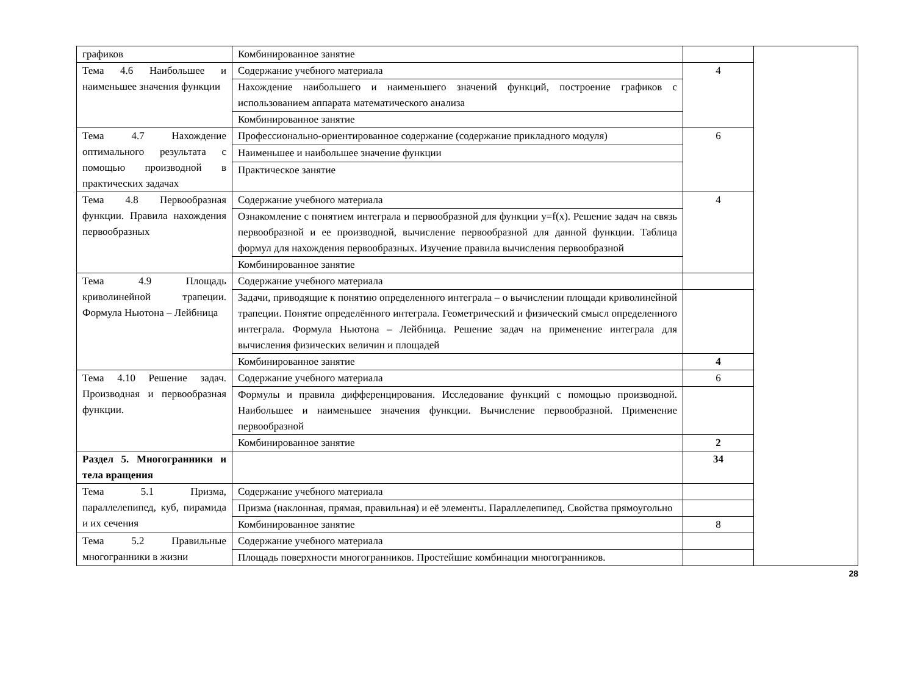| графиков | Комбинированное занятие | | |
| Тема 4.6 Наибольшее и наименьшее значения функции | Содержание учебного материала | 4 | |
| | Нахождение наибольшего и наименьшего значений функций, построение графиков с использованием аппарата математического анализа | | |
| | Комбинированное занятие | | |
| Тема 4.7 Нахождение оптимального результата с помощью производной в практических задачах | Профессионально-ориентированное содержание (содержание прикладного модуля) | 6 | |
| | Наименьшее и наибольшее значение функции | | |
| | Практическое занятие | | |
| Тема 4.8 Первообразная функции. Правила нахождения первообразных | Содержание учебного материала | 4 | |
| | Ознакомление с понятием интеграла и первообразной для функции y=f(x). Решение задач на связь первообразной и ее производной, вычисление первообразной для данной функции. Таблица формул для нахождения первообразных. Изучение правила вычисления первообразной | | |
| | Комбинированное занятие | | |
| Тема 4.9 Площадь криволинейной трапеции. Формула Ньютона – Лейбница | Содержание учебного материала | | |
| | Задачи, приводящие к понятию определенного интеграла – о вычислении площади криволинейной трапеции. Понятие определённого интеграла. Геометрический и физический смысл определенного интеграла. Формула Ньютона – Лейбница. Решение задач на применение интеграла для вычисления физических величин и площадей | | |
| | Комбинированное занятие | 4 | |
| Тема 4.10 Решение задач. Производная и первообразная функции. | Содержание учебного материала | 6 | |
| | Формулы и правила дифференцирования. Исследование функций с помощью производной. Наибольшее и наименьшее значения функции. Вычисление первообразной. Применение первообразной | | |
| | Комбинированное занятие | 2 | |
| Раздел 5. Многогранники и тела вращения | | 34 | |
| Тема 5.1 Призма, параллелепипед, куб, пирамида и их сечения | Содержание учебного материала | | |
| | Призма (наклонная, прямая, правильная) и её элементы. Параллелепипед. Свойства прямоугольно | | |
| | Комбинированное занятие | 8 | |
| Тема 5.2 Правильные многогранники в жизни | Содержание учебного материала | | |
| | Площадь поверхности многогранников. Простейшие комбинации многогранников. | | |
28